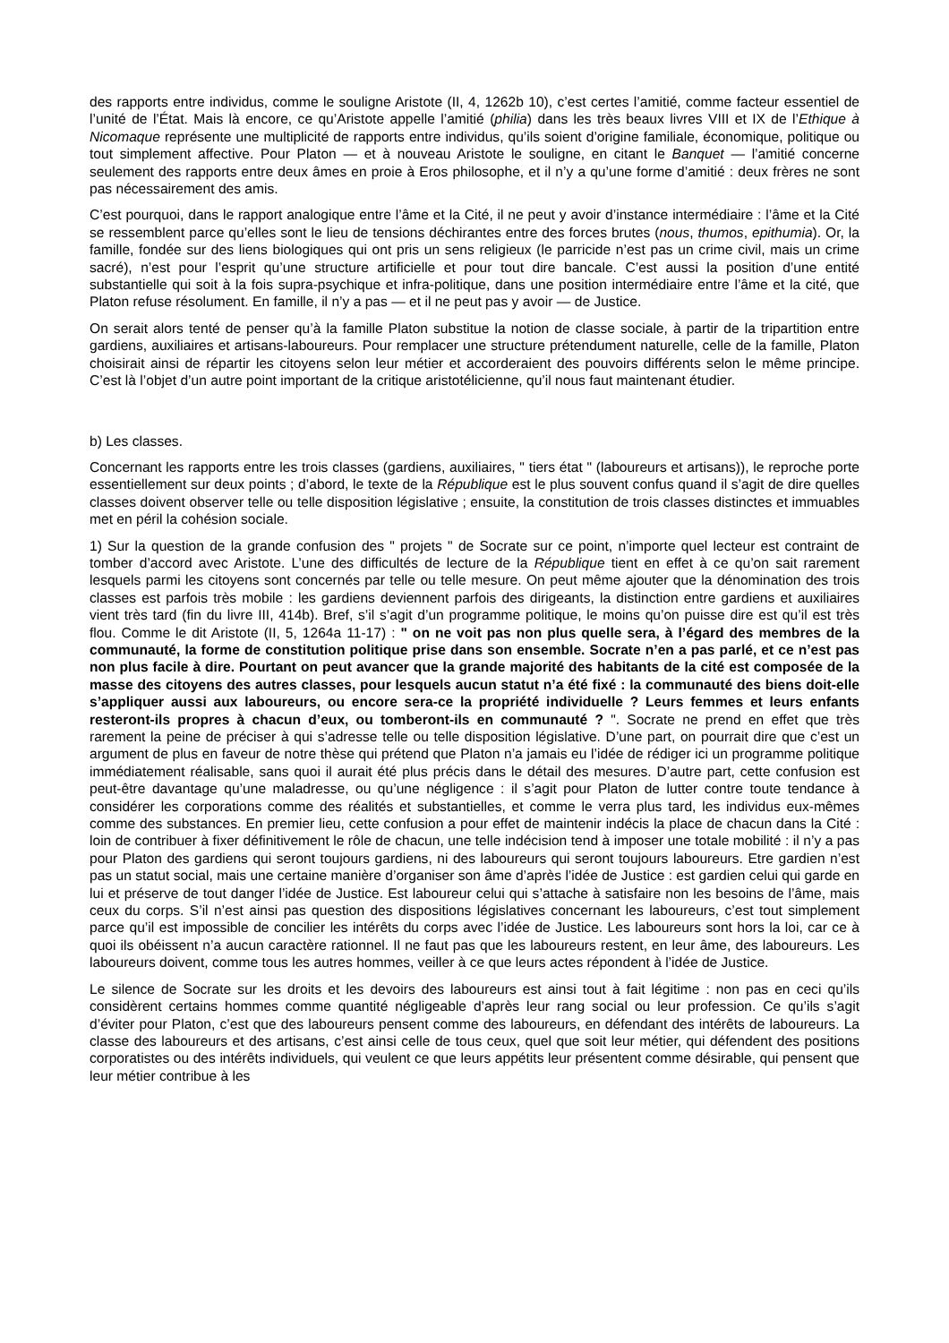des rapports entre individus, comme le souligne Aristote (II, 4, 1262b 10), c’est certes l’amitié, comme facteur essentiel de l’unité de l’État. Mais là encore, ce qu’Aristote appelle l’amitié (philia) dans les très beaux livres VIII et IX de l’Ethique à Nicomaque représente une multiplicité de rapports entre individus, qu’ils soient d’origine familiale, économique, politique ou tout simplement affective. Pour Platon — et à nouveau Aristote le souligne, en citant le Banquet — l’amitié concerne seulement des rapports entre deux âmes en proie à Eros philosophe, et il n’y a qu’une forme d’amitié : deux frères ne sont pas nécessairement des amis.
C’est pourquoi, dans le rapport analogique entre l’âme et la Cité, il ne peut y avoir d’instance intermédiaire : l’âme et la Cité se ressemblent parce qu’elles sont le lieu de tensions déchirantes entre des forces brutes (nous, thumos, epithumia). Or, la famille, fondée sur des liens biologiques qui ont pris un sens religieux (le parricide n’est pas un crime civil, mais un crime sacré), n’est pour l’esprit qu’une structure artificielle et pour tout dire bancale. C’est aussi la position d’une entité substantielle qui soit à la fois supra-psychique et infra-politique, dans une position intermédiaire entre l’âme et la cité, que Platon refuse résolument. En famille, il n’y a pas — et il ne peut pas y avoir — de Justice.
On serait alors tenté de penser qu’à la famille Platon substitue la notion de classe sociale, à partir de la tripartition entre gardiens, auxiliaires et artisans-laboureurs. Pour remplacer une structure prétendument naturelle, celle de la famille, Platon choisirait ainsi de répartir les citoyens selon leur métier et accorderaient des pouvoirs différents selon le même principe. C’est là l’objet d’un autre point important de la critique aristotélicienne, qu’il nous faut maintenant étudier.
b) Les classes.
Concernant les rapports entre les trois classes (gardiens, auxiliaires, " tiers état " (laboureurs et artisans)), le reproche porte essentiellement sur deux points ; d’abord, le texte de la République est le plus souvent confus quand il s’agit de dire quelles classes doivent observer telle ou telle disposition législative ; ensuite, la constitution de trois classes distinctes et immuables met en péril la cohésion sociale.
1) Sur la question de la grande confusion des " projets " de Socrate sur ce point, n’importe quel lecteur est contraint de tomber d’accord avec Aristote. L’une des difficultés de lecture de la République tient en effet à ce qu’on sait rarement lesquels parmi les citoyens sont concernés par telle ou telle mesure. On peut même ajouter que la dénomination des trois classes est parfois très mobile : les gardiens deviennent parfois des dirigeants, la distinction entre gardiens et auxiliaires vient très tard (fin du livre III, 414b). Bref, s’il s’agit d’un programme politique, le moins qu’on puisse dire est qu’il est très flou. Comme le dit Aristote (II, 5, 1264a 11-17) : " on ne voit pas non plus quelle sera, à l’égard des membres de la communauté, la forme de constitution politique prise dans son ensemble. Socrate n’en a pas parlé, et ce n’est pas non plus facile à dire. Pourtant on peut avancer que la grande majorité des habitants de la cité est composée de la masse des citoyens des autres classes, pour lesquels aucun statut n’a été fixé : la communauté des biens doit-elle s’appliquer aussi aux laboureurs, ou encore sera-ce la propriété individuelle ? Leurs femmes et leurs enfants resteront-ils propres à chacun d’eux, ou tomberont-ils en communauté ? ". Socrate ne prend en effet que très rarement la peine de préciser à qui s’adresse telle ou telle disposition législative. D’une part, on pourrait dire que c’est un argument de plus en faveur de notre thèse qui prétend que Platon n’a jamais eu l’idée de rédiger ici un programme politique immédiatement réalisable, sans quoi il aurait été plus précis dans le détail des mesures. D’autre part, cette confusion est peut-être davantage qu’une maladresse, ou qu’une négligence : il s’agit pour Platon de lutter contre toute tendance à considérer les corporations comme des réalités et substantielles, et comme le verra plus tard, les individus eux-mêmes comme des substances. En premier lieu, cette confusion a pour effet de maintenir indécis la place de chacun dans la Cité : loin de contribuer à fixer définitivement le rôle de chacun, une telle indécision tend à imposer une totale mobilité : il n’y a pas pour Platon des gardiens qui seront toujours gardiens, ni des laboureurs qui seront toujours laboureurs. Etre gardien n’est pas un statut social, mais une certaine manière d’organiser son âme d’après l’idée de Justice : est gardien celui qui garde en lui et préserve de tout danger l’idée de Justice. Est laboureur celui qui s’attache à satisfaire non les besoins de l’âme, mais ceux du corps. S’il n’est ainsi pas question des dispositions législatives concernant les laboureurs, c’est tout simplement parce qu’il est impossible de concilier les intérêts du corps avec l’idée de Justice. Les laboureurs sont hors la loi, car ce à quoi ils obéissent n’a aucun caractère rationnel. Il ne faut pas que les laboureurs restent, en leur âme, des laboureurs. Les laboureurs doivent, comme tous les autres hommes, veiller à ce que leurs actes répondent à l’idée de Justice.
Le silence de Socrate sur les droits et les devoirs des laboureurs est ainsi tout à fait légitime : non pas en ceci qu’ils considèrent certains hommes comme quantité négligeable d’après leur rang social ou leur profession. Ce qu’ils s’agit d’éviter pour Platon, c’est que des laboureurs pensent comme des laboureurs, en défendant des intérêts de laboureurs. La classe des laboureurs et des artisans, c’est ainsi celle de tous ceux, quel que soit leur métier, qui défendent des positions corporatistes ou des intérêts individuels, qui veulent ce que leurs appétits leur présentent comme désirable, qui pensent que leur métier contribue à les